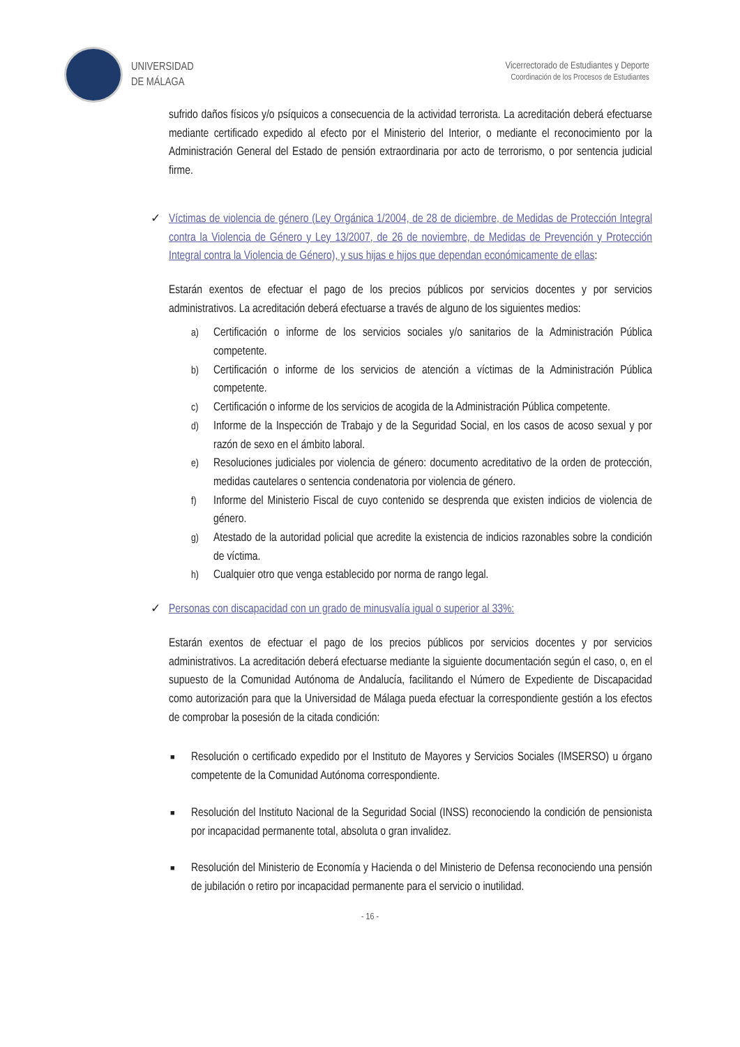UNIVERSIDAD
DE MÁLAGA
Vicerrectorado de Estudiantes y Deporte
Coordinación de los Procesos de Estudiantes
sufrido daños físicos y/o psíquicos a consecuencia de la actividad terrorista. La acreditación deberá efectuarse mediante certificado expedido al efecto por el Ministerio del Interior, o mediante el reconocimiento por la Administración General del Estado de pensión extraordinaria por acto de terrorismo, o por sentencia judicial firme.
✓ Víctimas de violencia de género (Ley Orgánica 1/2004, de 28 de diciembre, de Medidas de Protección Integral contra la Violencia de Género y Ley 13/2007, de 26 de noviembre, de Medidas de Prevención y Protección Integral contra la Violencia de Género), y sus hijas e hijos que dependan económicamente de ellas:
Estarán exentos de efectuar el pago de los precios públicos por servicios docentes y por servicios administrativos. La acreditación deberá efectuarse a través de alguno de los siguientes medios:
a) Certificación o informe de los servicios sociales y/o sanitarios de la Administración Pública competente.
b) Certificación o informe de los servicios de atención a víctimas de la Administración Pública competente.
c) Certificación o informe de los servicios de acogida de la Administración Pública competente.
d) Informe de la Inspección de Trabajo y de la Seguridad Social, en los casos de acoso sexual y por razón de sexo en el ámbito laboral.
e) Resoluciones judiciales por violencia de género: documento acreditativo de la orden de protección, medidas cautelares o sentencia condenatoria por violencia de género.
f) Informe del Ministerio Fiscal de cuyo contenido se desprenda que existen indicios de violencia de género.
g) Atestado de la autoridad policial que acredite la existencia de indicios razonables sobre la condición de víctima.
h) Cualquier otro que venga establecido por norma de rango legal.
✓ Personas con discapacidad con un grado de minusvalía igual o superior al 33%:
Estarán exentos de efectuar el pago de los precios públicos por servicios docentes y por servicios administrativos. La acreditación deberá efectuarse mediante la siguiente documentación según el caso, o, en el supuesto de la Comunidad Autónoma de Andalucía, facilitando el Número de Expediente de Discapacidad como autorización para que la Universidad de Málaga pueda efectuar la correspondiente gestión a los efectos de comprobar la posesión de la citada condición:
■ Resolución o certificado expedido por el Instituto de Mayores y Servicios Sociales (IMSERSO) u órgano competente de la Comunidad Autónoma correspondiente.
■ Resolución del Instituto Nacional de la Seguridad Social (INSS) reconociendo la condición de pensionista por incapacidad permanente total, absoluta o gran invalidez.
■ Resolución del Ministerio de Economía y Hacienda o del Ministerio de Defensa reconociendo una pensión de jubilación o retiro por incapacidad permanente para el servicio o inutilidad.
- 16 -